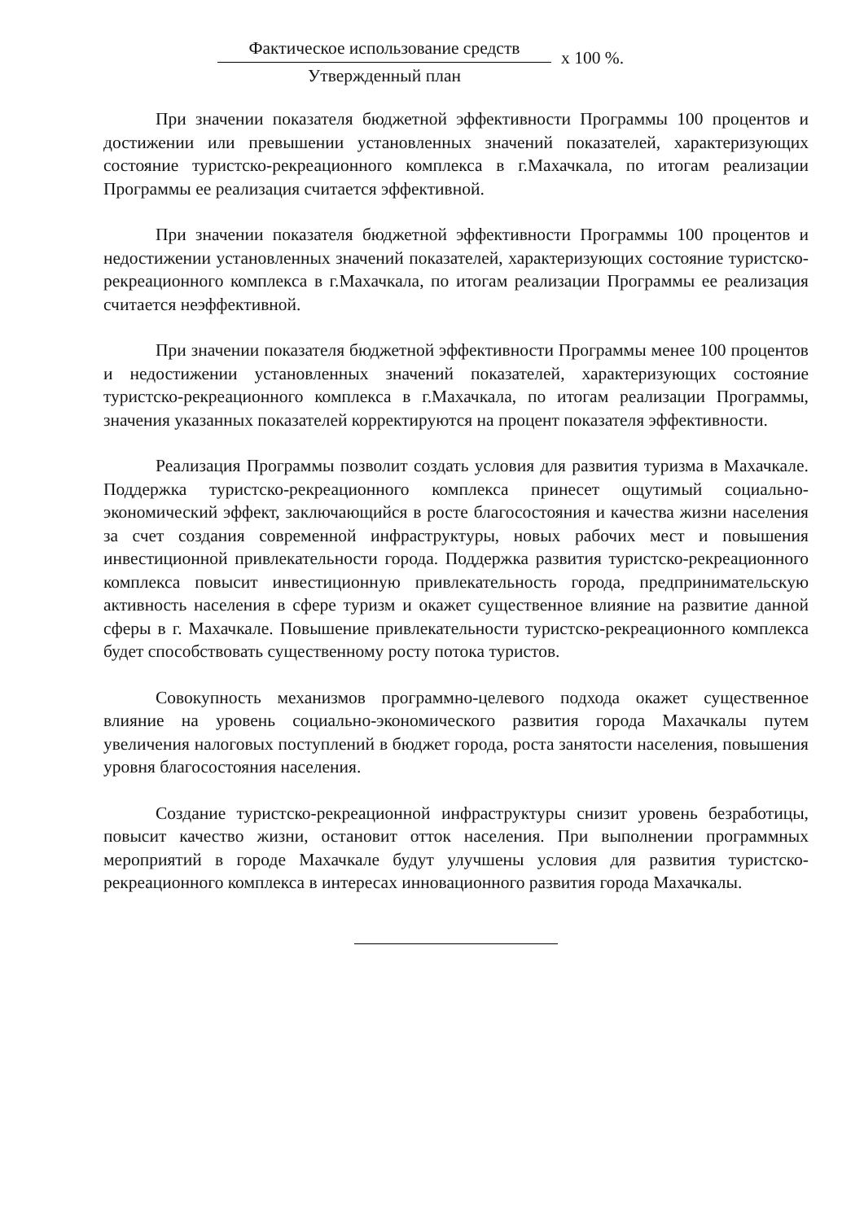Фактическое использование средств
Утвержденный план
x 100 %.
При значении показателя бюджетной эффективности Программы 100 процентов и достижении или превышении установленных значений показателей, характеризующих состояние туристско-рекреационного комплекса в г.Махачкала, по итогам реализации Программы ее реализация считается эффективной.
При значении показателя бюджетной эффективности Программы 100 процентов и недостижении установленных значений показателей, характеризующих состояние туристско-рекреационного комплекса в г.Махачкала, по итогам реализации Программы ее реализация считается неэффективной.
При значении показателя бюджетной эффективности Программы менее 100 процентов и недостижении установленных значений показателей, характеризующих состояние туристско-рекреационного комплекса в г.Махачкала, по итогам реализации Программы, значения указанных показателей корректируются на процент показателя эффективности.
Реализация Программы позволит создать условия для развития туризма в Махачкале. Поддержка туристско-рекреационного комплекса принесет ощутимый социально-экономический эффект, заключающийся в росте благосостояния и качества жизни населения за счет создания современной инфраструктуры, новых рабочих мест и повышения инвестиционной привлекательности города. Поддержка развития туристско-рекреационного комплекса повысит инвестиционную привлекательность города, предпринимательскую активность населения в сфере туризм и окажет существенное влияние на развитие данной сферы в г. Махачкале. Повышение привлекательности туристско-рекреационного комплекса будет способствовать существенному росту потока туристов.
Совокупность механизмов программно-целевого подхода окажет существенное влияние на уровень социально-экономического развития города Махачкалы путем увеличения налоговых поступлений в бюджет города, роста занятости населения, повышения уровня благосостояния населения.
Создание туристско-рекреационной инфраструктуры снизит уровень безработицы, повысит качество жизни, остановит отток населения. При выполнении программных мероприятий в городе Махачкале будут улучшены условия для развития туристско-рекреационного комплекса в интересах инновационного развития города Махачкалы.